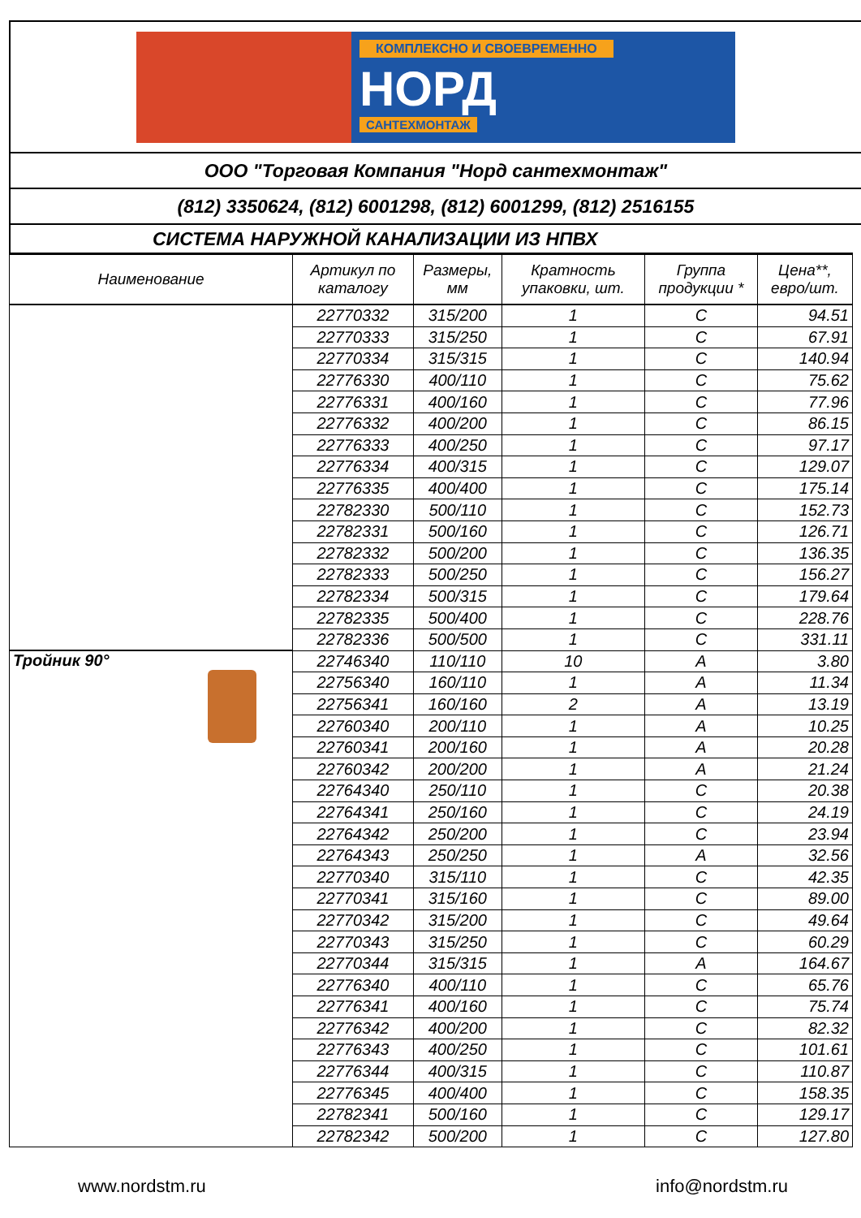КОМПЛЕКСНО И СВОЕВРЕМЕННО
НОРД
САНТЕХМОНТАЖ
ООО "Торговая Компания "Норд сантехмонтаж"
(812) 3350624, (812) 6001298, (812) 6001299, (812) 2516155
СИСТЕМА НАРУЖНОЙ КАНАЛИЗАЦИИ ИЗ НПВХ
| Наименование | Артикул по каталогу | Размеры, мм | Кратность упаковки, шт. | Группа продукции * | Цена**, евро/шт. |
| --- | --- | --- | --- | --- | --- |
| | 22770332 | 315/200 | 1 | C | 94.51 |
| | 22770333 | 315/250 | 1 | C | 67.91 |
| | 22770334 | 315/315 | 1 | C | 140.94 |
| | 22776330 | 400/110 | 1 | C | 75.62 |
| | 22776331 | 400/160 | 1 | C | 77.96 |
| | 22776332 | 400/200 | 1 | C | 86.15 |
| | 22776333 | 400/250 | 1 | C | 97.17 |
| | 22776334 | 400/315 | 1 | C | 129.07 |
| | 22776335 | 400/400 | 1 | C | 175.14 |
| | 22782330 | 500/110 | 1 | C | 152.73 |
| | 22782331 | 500/160 | 1 | C | 126.71 |
| | 22782332 | 500/200 | 1 | C | 136.35 |
| | 22782333 | 500/250 | 1 | C | 156.27 |
| | 22782334 | 500/315 | 1 | C | 179.64 |
| | 22782335 | 500/400 | 1 | C | 228.76 |
| | 22782336 | 500/500 | 1 | C | 331.11 |
| Тройник 90° | 22746340 | 110/110 | 10 | A | 3.80 |
| | 22756340 | 160/110 | 1 | A | 11.34 |
| | 22756341 | 160/160 | 2 | A | 13.19 |
| | 22760340 | 200/110 | 1 | A | 10.25 |
| | 22760341 | 200/160 | 1 | A | 20.28 |
| | 22760342 | 200/200 | 1 | A | 21.24 |
| | 22764340 | 250/110 | 1 | C | 20.38 |
| | 22764341 | 250/160 | 1 | C | 24.19 |
| | 22764342 | 250/200 | 1 | C | 23.94 |
| | 22764343 | 250/250 | 1 | A | 32.56 |
| | 22770340 | 315/110 | 1 | C | 42.35 |
| | 22770341 | 315/160 | 1 | C | 89.00 |
| | 22770342 | 315/200 | 1 | C | 49.64 |
| | 22770343 | 315/250 | 1 | C | 60.29 |
| | 22770344 | 315/315 | 1 | A | 164.67 |
| | 22776340 | 400/110 | 1 | C | 65.76 |
| | 22776341 | 400/160 | 1 | C | 75.74 |
| | 22776342 | 400/200 | 1 | C | 82.32 |
| | 22776343 | 400/250 | 1 | C | 101.61 |
| | 22776344 | 400/315 | 1 | C | 110.87 |
| | 22776345 | 400/400 | 1 | C | 158.35 |
| | 22782341 | 500/160 | 1 | C | 129.17 |
| | 22782342 | 500/200 | 1 | C | 127.80 |
www.nordstm.ru info@nordstm.ru